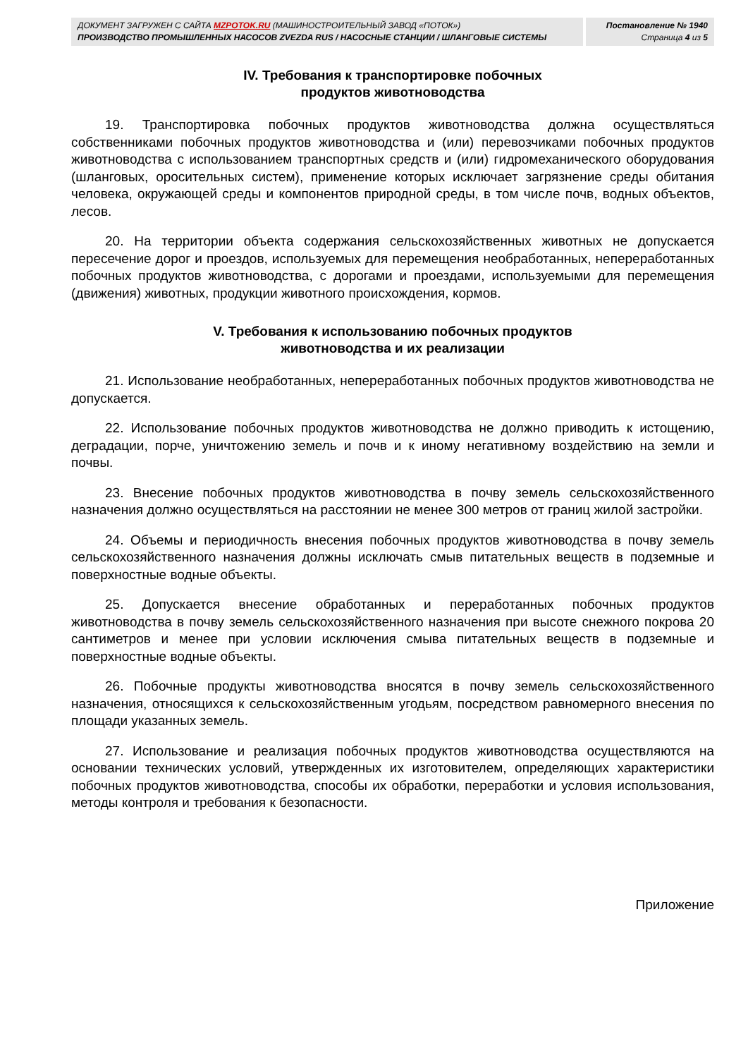ДОКУМЕНТ ЗАГРУЖЕН С САЙТА MZPOTOK.RU (МАШИНОСТРОИТЕЛЬНЫЙ ЗАВОД «ПОТОК»)
ПРОИЗВОДСТВО ПРОМЫШЛЕННЫХ НАСОСОВ ZVEZDA RUS / НАСОСНЫЕ СТАНЦИИ / ШЛАНГОВЫЕ СИСТЕМЫ
Постановление № 1940
Страница 4 из 5
IV. Требования к транспортировке побочных
продуктов животноводства
19. Транспортировка побочных продуктов животноводства должна осуществляться собственниками побочных продуктов животноводства и (или) перевозчиками побочных продуктов животноводства с использованием транспортных средств и (или) гидромеханического оборудования (шланговых, оросительных систем), применение которых исключает загрязнение среды обитания человека, окружающей среды и компонентов природной среды, в том числе почв, водных объектов, лесов.
20. На территории объекта содержания сельскохозяйственных животных не допускается пересечение дорог и проездов, используемых для перемещения необработанных, непереработанных побочных продуктов животноводства, с дорогами и проездами, используемыми для перемещения (движения) животных, продукции животного происхождения, кормов.
V. Требования к использованию побочных продуктов
животноводства и их реализации
21. Использование необработанных, непереработанных побочных продуктов животноводства не допускается.
22. Использование побочных продуктов животноводства не должно приводить к истощению, деградации, порче, уничтожению земель и почв и к иному негативному воздействию на земли и почвы.
23. Внесение побочных продуктов животноводства в почву земель сельскохозяйственного назначения должно осуществляться на расстоянии не менее 300 метров от границ жилой застройки.
24. Объемы и периодичность внесения побочных продуктов животноводства в почву земель сельскохозяйственного назначения должны исключать смыв питательных веществ в подземные и поверхностные водные объекты.
25. Допускается внесение обработанных и переработанных побочных продуктов животноводства в почву земель сельскохозяйственного назначения при высоте снежного покрова 20 сантиметров и менее при условии исключения смыва питательных веществ в подземные и поверхностные водные объекты.
26. Побочные продукты животноводства вносятся в почву земель сельскохозяйственного назначения, относящихся к сельскохозяйственным угодьям, посредством равномерного внесения по площади указанных земель.
27. Использование и реализация побочных продуктов животноводства осуществляются на основании технических условий, утвержденных их изготовителем, определяющих характеристики побочных продуктов животноводства, способы их обработки, переработки и условия использования, методы контроля и требования к безопасности.
Приложение